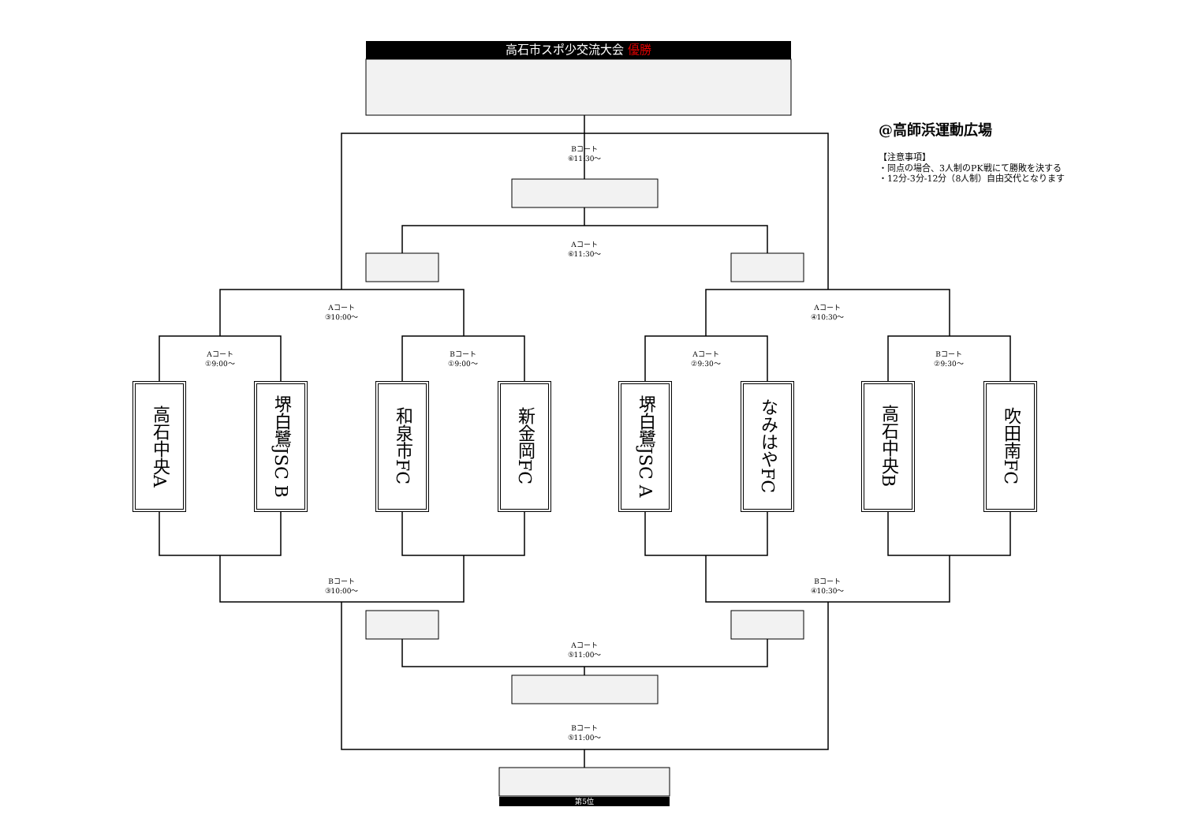高石市スポ少交流大会 優勝
@高師浜運動広場
Bコート
⑥11:30～
【注意事項】
・同点の場合、3人制のPK戦にて勝敗を決する
・12分-3分-12分（8人制）自由交代となります
Aコート
⑥11:30～
Aコート
③10:00～
Aコート
④10:30～
Aコート
①9:00～
Bコート
①9:00～
Aコート
②9:30～
Bコート
②9:30～
高石中央A
堺白鷺JSC B
和泉市FC
新金岡FC
堺白鷺JSC A
なみはやFC
高石中央B
吹田南FC
Bコート
③10:00～
Bコート
④10:30～
Aコート
⑤11:00～
Bコート
⑤11:00～
第5位